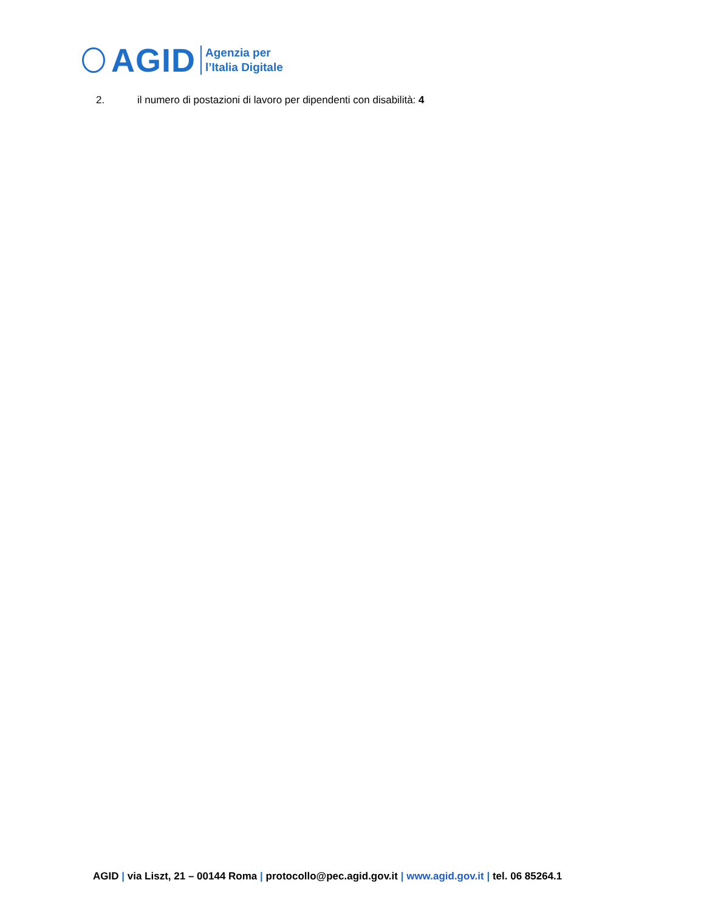AGID
Agenzia per
l’Italia Digitale
2. il numero di postazioni di lavoro per dipendenti con disabilità: 4
AGID | via Liszt, 21 – 00144 Roma | protocollo@pec.agid.gov.it | www.agid.gov.it | tel. 06 85264.1